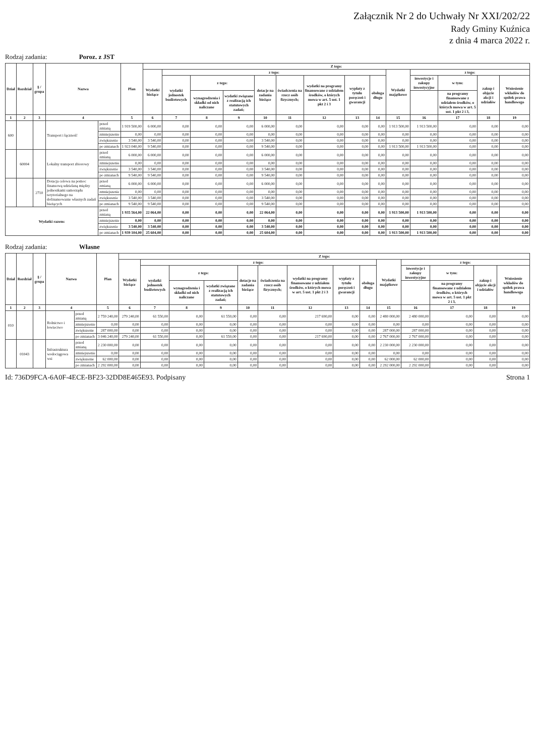Załącznik Nr 2 do Uchwały Nr XXI/202/22
Rady Gminy Kuźnica
z dnia 4 marca 2022 r.
Rodzaj zadania: Poroz. z JST
| Dział | Rozdział | § / grupa | Nazwa | | Plan | Z tego: | | | | | | | | | | | | | |
| --- | --- | --- | --- | --- | --- | --- | --- | --- | --- | --- | --- | --- | --- | --- | --- | --- | --- | --- | --- |
| | | | | | | Wydatki bieżące | z tego: | | | | | | | | Wydatki majątkowe | z tego: | | | |
| | | | | | | | wydatki jednostek budżetowych | z tego: | | dotacje na zadania bieżące | świadczenia na rzecz osób fizycznych; | wydatki na programy finansowane z udziałem środków, o których mowa w art. 5 ust. 1 pkt 2 i 3 | wypłaty z tytułu poręczeń i gwarancji | obsługa długu | | inwestycje i zakupy inwestycyjne | w tym: | zakup i objęcie akcji i udziałów | Wniesienie wkładów do spółek prawa handlowego |
| | | | | | | | | wynagrodzenia i składki od nich naliczane | wydatki związane z realizacją ich statutowych zadań; | | | | | | | | na programy finansowane z udziałem środków, o których mowa w art. 5 ust. 1 pkt 2 i 3, | | |
| 1 | 2 | 3 | 4 | | 5 | 6 | 7 | 8 | 9 | 10 | 11 | 12 | 13 | 14 | 15 | 16 | 17 | 18 | 19 |
| 600 | | | Transport i łączność | przed zmianą | 1 919 500,00 | 6 000,00 | 0,00 | 0,00 | 0,00 | 6 000,00 | 0,00 | 0,00 | 0,00 | 0,00 | 1 913 500,00 | 1 913 500,00 | 0,00 | 0,00 | 0,00 |
| | | | | zmniejszenie | 0,00 | 0,00 | 0,00 | 0,00 | 0,00 | 0,00 | 0,00 | 0,00 | 0,00 | 0,00 | 0,00 | 0,00 | 0,00 | 0,00 | 0,00 |
| | | | | zwiększenie | 3 540,00 | 3 540,00 | 0,00 | 0,00 | 0,00 | 3 540,00 | 0,00 | 0,00 | 0,00 | 0,00 | 0,00 | 0,00 | 0,00 | 0,00 | 0,00 |
| | | | | po zmianach | 1 923 040,00 | 9 540,00 | 0,00 | 0,00 | 0,00 | 9 540,00 | 0,00 | 0,00 | 0,00 | 0,00 | 1 913 500,00 | 1 913 500,00 | 0,00 | 0,00 | 0,00 |
| | 60004 | | Lokalny transport zbiorowy | przed zmianą | 6 000,00 | 6 000,00 | 0,00 | 0,00 | 0,00 | 6 000,00 | 0,00 | 0,00 | 0,00 | 0,00 | 0,00 | 0,00 | 0,00 | 0,00 | 0,00 |
| | | | | zmniejszenie | 0,00 | 0,00 | 0,00 | 0,00 | 0,00 | 0,00 | 0,00 | 0,00 | 0,00 | 0,00 | 0,00 | 0,00 | 0,00 | 0,00 | 0,00 |
| | | | | zwiększenie | 3 540,00 | 3 540,00 | 0,00 | 0,00 | 0,00 | 3 540,00 | 0,00 | 0,00 | 0,00 | 0,00 | 0,00 | 0,00 | 0,00 | 0,00 | 0,00 |
| | | | | po zmianach | 9 540,00 | 9 540,00 | 0,00 | 0,00 | 0,00 | 9 540,00 | 0,00 | 0,00 | 0,00 | 0,00 | 0,00 | 0,00 | 0,00 | 0,00 | 0,00 |
| | | 2710 | Dotacja celowa na pomoc finansową udzielaną między jednostkami samorządu terytorialnego na dofinansowanie własnych zadań bieżących | przed zmianą | 6 000,00 | 6 000,00 | 0,00 | 0,00 | 0,00 | 6 000,00 | 0,00 | 0,00 | 0,00 | 0,00 | 0,00 | 0,00 | 0,00 | 0,00 | 0,00 |
| | | | | zmniejszenie | 0,00 | 0,00 | 0,00 | 0,00 | 0,00 | 0,00 | 0,00 | 0,00 | 0,00 | 0,00 | 0,00 | 0,00 | 0,00 | 0,00 | 0,00 |
| | | | | zwiększenie | 3 540,00 | 3 540,00 | 0,00 | 0,00 | 0,00 | 3 540,00 | 0,00 | 0,00 | 0,00 | 0,00 | 0,00 | 0,00 | 0,00 | 0,00 | 0,00 |
| | | | | po zmianach | 9 540,00 | 9 540,00 | 0,00 | 0,00 | 0,00 | 9 540,00 | 0,00 | 0,00 | 0,00 | 0,00 | 0,00 | 0,00 | 0,00 | 0,00 | 0,00 |
| Wydatki razem: | | | | przed zmianą | 1 935 564,00 | 22 064,00 | 0,00 | 0,00 | 0,00 | 22 064,00 | 0,00 | 0,00 | 0,00 | 0,00 | 1 913 500,00 | 1 913 500,00 | 0,00 | 0,00 | 0,00 |
| | | | | zmniejszenie | 0,00 | 0,00 | 0,00 | 0,00 | 0,00 | 0,00 | 0,00 | 0,00 | 0,00 | 0,00 | 0,00 | 0,00 | 0,00 | 0,00 | 0,00 |
| | | | | zwiększenie | 3 540,00 | 3 540,00 | 0,00 | 0,00 | 0,00 | 3 540,00 | 0,00 | 0,00 | 0,00 | 0,00 | 0,00 | 0,00 | 0,00 | 0,00 | 0,00 |
| | | | | po zmianach | 1 939 104,00 | 25 604,00 | 0,00 | 0,00 | 0,00 | 25 604,00 | 0,00 | 0,00 | 0,00 | 0,00 | 1 913 500,00 | 1 913 500,00 | 0,00 | 0,00 | 0,00 |
Rodzaj zadania: Własne
| Dział | Rozdział | § / grupa | Nazwa | | Plan | Z tego: | | | | | | | | | | | | | |
| --- | --- | --- | --- | --- | --- | --- | --- | --- | --- | --- | --- | --- | --- | --- | --- | --- | --- | --- | --- |
| | | | | | | Wydatki bieżące | z tego: | | | | | | | | Wydatki majątkowe | z tego: | | | |
| | | | | | | | wydatki jednostek budżetowych | z tego: | | dotacje na zadania bieżące | świadczenia na rzecz osób fizycznych; | wydatki na programy finansowane z udziałem środków, o których mowa w art. 5 ust. 1 pkt 2 i 3 | wypłaty z tytułu poręczeń i gwarancji | obsługa długu | | inwestycje i zakupy inwestycyjne | w tym: | zakup i objęcie akcji i udziałów | Wniesienie wkładów do spółek prawa handlowego |
| | | | | | | | | wynagrodzenia i składki od nich naliczane | wydatki związane z realizacją ich statutowych zadań; | | | | | | | | na programy finansowane z udziałem środków, o których mowa w art. 5 ust. 1 pkt 2 i 3, | | |
| 1 | 2 | 3 | 4 | | 5 | 6 | 7 | 8 | 9 | 10 | 11 | 12 | 13 | 14 | 15 | 16 | 17 | 18 | 19 |
| 010 | | | Rolnictwo i łowiectwo | przed zmianą | 2 759 240,00 | 279 240,00 | 61 550,00 | 0,00 | 61 550,00 | 0,00 | 0,00 | 217 690,00 | 0,00 | 0,00 | 2 480 000,00 | 2 480 000,00 | 0,00 | 0,00 | 0,00 |
| | | | | zmniejszenie | 0,00 | 0,00 | 0,00 | 0,00 | 0,00 | 0,00 | 0,00 | 0,00 | 0,00 | 0,00 | 0,00 | 0,00 | 0,00 | 0,00 | 0,00 |
| | | | | zwiększenie | 287 000,00 | 0,00 | 0,00 | 0,00 | 0,00 | 0,00 | 0,00 | 0,00 | 0,00 | 0,00 | 287 000,00 | 287 000,00 | 0,00 | 0,00 | 0,00 |
| | | | | po zmianach | 3 046 240,00 | 279 240,00 | 61 550,00 | 0,00 | 61 550,00 | 0,00 | 0,00 | 217 690,00 | 0,00 | 0,00 | 2 767 000,00 | 2 767 000,00 | 0,00 | 0,00 | 0,00 |
| | 01043 | | Infrastruktura wodociągowa wsi | przed zmianą | 2 230 000,00 | 0,00 | 0,00 | 0,00 | 0,00 | 0,00 | 0,00 | 0,00 | 0,00 | 0,00 | 2 230 000,00 | 2 230 000,00 | 0,00 | 0,00 | 0,00 |
| | | | | zmniejszenie | 0,00 | 0,00 | 0,00 | 0,00 | 0,00 | 0,00 | 0,00 | 0,00 | 0,00 | 0,00 | 0,00 | 0,00 | 0,00 | 0,00 | 0,00 |
| | | | | zwiększenie | 62 000,00 | 0,00 | 0,00 | 0,00 | 0,00 | 0,00 | 0,00 | 0,00 | 0,00 | 0,00 | 62 000,00 | 62 000,00 | 0,00 | 0,00 | 0,00 |
| | | | | po zmianach | 2 292 000,00 | 0,00 | 0,00 | 0,00 | 0,00 | 0,00 | 0,00 | 0,00 | 0,00 | 0,00 | 2 292 000,00 | 2 292 000,00 | 0,00 | 0,00 | 0,00 |
Id: 736D9FCA-6A0F-4ECE-BF23-32DD8E465E93. Podpisany Strona 1